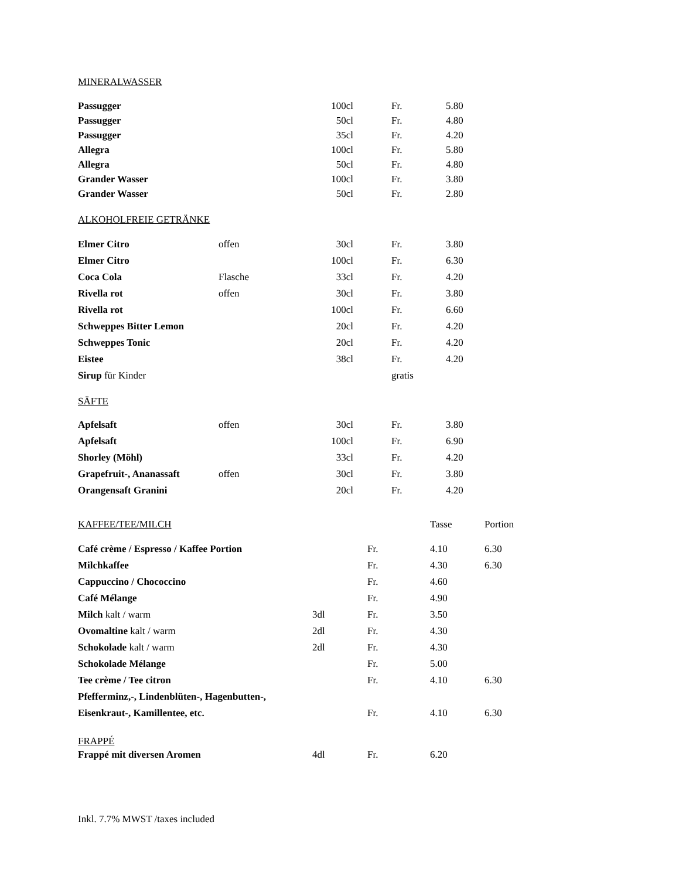MINERALWASSER
| Passugger | | 100cl | | Fr. | 5.80 |
| Passugger | | 50cl | | Fr. | 4.80 |
| Passugger | | 35cl | | Fr. | 4.20 |
| Allegra | | 100cl | | Fr. | 5.80 |
| Allegra | | 50cl | | Fr. | 4.80 |
| Grander Wasser | | 100cl | | Fr. | 3.80 |
| Grander Wasser | | 50cl | | Fr. | 2.80 |
ALKOHOLFREIE GETRÄNKE
| Elmer Citro | offen | 30cl | | Fr. | 3.80 |
| Elmer Citro | | 100cl | | Fr. | 6.30 |
| Coca Cola | Flasche | 33cl | | Fr. | 4.20 |
| Rivella rot | offen | 30cl | | Fr. | 3.80 |
| Rivella rot | | 100cl | | Fr. | 6.60 |
| Schweppes Bitter Lemon | | 20cl | | Fr. | 4.20 |
| Schweppes Tonic | | 20cl | | Fr. | 4.20 |
| Eistee | | 38cl | | Fr. | 4.20 |
| Sirup für Kinder | | | | gratis | |
SÄFTE
| Apfelsaft | offen | 30cl | | Fr. | 3.80 |
| Apfelsaft | | 100cl | | Fr. | 6.90 |
| Shorley (Möhl) | | 33cl | | Fr. | 4.20 |
| Grapefruit-, Ananassaft | offen | 30cl | | Fr. | 3.80 |
| Orangensaft Granini | | 20cl | | Fr. | 4.20 |
| KAFFEE/TEE/MILCH | | | Tasse | Portion |
| Café crème / Espresso / Kaffee Portion | | Fr. | 4.10 | 6.30 |
| Milchkaffee | | Fr. | 4.30 | 6.30 |
| Cappuccino / Chococcino | | Fr. | 4.60 | |
| Café Mélange | | Fr. | 4.90 | |
| Milch kalt / warm | 3dl | Fr. | 3.50 | |
| Ovomaltine kalt / warm | 2dl | Fr. | 4.30 | |
| Schokolade kalt / warm | 2dl | Fr. | 4.30 | |
| Schokolade Mélange | | Fr. | 5.00 | |
| Tee crème / Tee citron | | Fr. | 4.10 | 6.30 |
| Pfefferminz,-, Lindenblüten-, Hagenbutten-, | | | | |
| Eisenkraut-, Kamillentee, etc. | | Fr. | 4.10 | 6.30 |
FRAPPÉ
| Frappé mit diversen Aromen | 4dl | Fr. | 6.20 |
Inkl. 7.7% MWST /taxes included